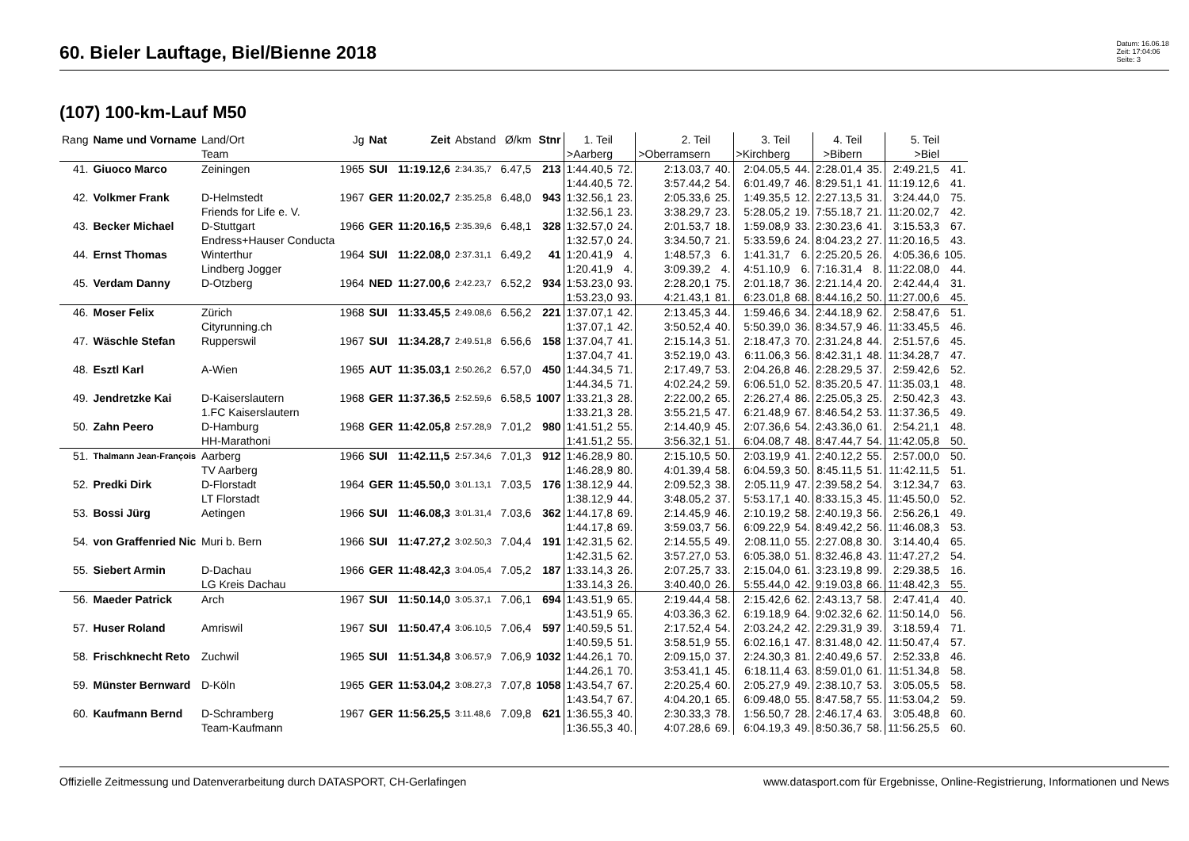60. Bieler Lauftage, Biel/Bienne 2018
Datum: 16.06.18
Zeit: 17:04:06
Seite: 3
(107) 100-km-Lauf M50
| Rang | Name und Vorname | Land/Ort Team | Jg | Nat | Zeit | Abstand | Ø/km | Stnr | 1. Teil >Aarberg | | 2. Teil >Oberramsern | | 3. Teil >Kirchberg | | 4. Teil >Bibern | | 5. Teil >Biel | |
| --- | --- | --- | --- | --- | --- | --- | --- | --- | --- | --- | --- | --- | --- | --- | --- | --- | --- | --- |
| 41. | Giuoco Marco | Zeiningen | 1965 | SUI | 11:19.12,6 | 2:34.35,7 | 6.47,5 | 213 | 1:44.40,5 1:44.40,5 | 72. 72. | 2:13.03,7 3:57.44,2 | 40. 54. | 2:04.05,5 6:01.49,7 | 44. 46. | 2:28.01,4 8:29.51,1 | 35. 41. | 2:49.21,5 11:19.12,6 | 41. 41. |
| 42. | Volkmer Frank | D-Helmstedt Friends for Life e. V. | 1967 | GER | 11:20.02,7 | 2:35.25,8 | 6.48,0 | 943 | 1:32.56,1 1:32.56,1 | 23. 23. | 2:05.33,6 3:38.29,7 | 25. 23. | 1:49.35,5 5:28.05,2 | 12. 19. | 2:27.13,5 7:55.18,7 | 31. 21. | 3:24.44,0 11:20.02,7 | 75. 42. |
| 43. | Becker Michael | D-Stuttgart Endress+Hauser Conducta | 1966 | GER | 11:20.16,5 | 2:35.39,6 | 6.48,1 | 328 | 1:32.57,0 1:32.57,0 | 24. 24. | 2:01.53,7 3:34.50,7 | 18. 21. | 1:59.08,9 5:33.59,6 | 33. 24. | 2:30.23,6 8:04.23,2 | 41. 27. | 3:15.53,3 11:20.16,5 | 67. 43. |
| 44. | Ernst Thomas | Winterthur Lindberg Jogger | 1964 | SUI | 11:22.08,0 | 2:37.31,1 | 6.49,2 | 41 | 1:20.41,9 1:20.41,9 | 4. 4. | 1:48.57,3 3:09.39,2 | 6. 4. | 1:41.31,7 4:51.10,9 | 6. 6. | 2:25.20,5 7:16.31,4 | 26. 8. | 4:05.36,6 11:22.08,0 | 105. 44. |
| 45. | Verdam Danny | D-Otzberg | 1964 | NED | 11:27.00,6 | 2:42.23,7 | 6.52,2 | 934 | 1:53.23,0 1:53.23,0 | 93. 93. | 2:28.20,1 4:21.43,1 | 75. 81. | 2:01.18,7 6:23.01,8 | 36. 68. | 2:21.14,4 8:44.16,2 | 20. 50. | 2:42.44,4 11:27.00,6 | 31. 45. |
| 46. | Moser Felix | Zürich Cityrunning.ch | 1968 | SUI | 11:33.45,5 | 2:49.08,6 | 6.56,2 | 221 | 1:37.07,1 1:37.07,1 | 42. 42. | 2:13.45,3 3:50.52,4 | 44. 40. | 1:59.46,6 5:50.39,0 | 34. 36. | 2:44.18,9 8:34.57,9 | 62. 46. | 2:58.47,6 11:33.45,5 | 51. 46. |
| 47. | Wäschle Stefan | Rupperswil | 1967 | SUI | 11:34.28,7 | 2:49.51,8 | 6.56,6 | 158 | 1:37.04,7 1:37.04,7 | 41. 41. | 2:15.14,3 3:52.19,0 | 51. 43. | 2:18.47,3 6:11.06,3 | 70. 56. | 2:31.24,8 8:42.31,1 | 44. 48. | 2:51.57,6 11:34.28,7 | 45. 47. |
| 48. | Esztl Karl | A-Wien | 1965 | AUT | 11:35.03,1 | 2:50.26,2 | 6.57,0 | 450 | 1:44.34,5 1:44.34,5 | 71. 71. | 2:17.49,7 4:02.24,2 | 53. 59. | 2:04.26,8 6:06.51,0 | 46. 52. | 2:28.29,5 8:35.20,5 | 37. 47. | 2:59.42,6 11:35.03,1 | 52. 48. |
| 49. | Jendretzke Kai | D-Kaiserslautern 1.FC Kaiserslautern | 1968 | GER | 11:37.36,5 | 2:52.59,6 | 6.58,5 | 1007 | 1:33.21,3 1:33.21,3 | 28. 28. | 2:22.00,2 3:55.21,5 | 65. 47. | 2:26.27,4 6:21.48,9 | 86. 67. | 2:25.05,3 8:46.54,2 | 25. 53. | 2:50.42,3 11:37.36,5 | 43. 49. |
| 50. | Zahn Peero | D-Hamburg HH-Marathoni | 1968 | GER | 11:42.05,8 | 2:57.28,9 | 7.01,2 | 980 | 1:41.51,2 1:41.51,2 | 55. 55. | 2:14.40,9 3:56.32,1 | 45. 51. | 2:07.36,6 6:04.08,7 | 54. 48. | 2:43.36,0 8:47.44,7 | 61. 54. | 2:54.21,1 11:42.05,8 | 48. 50. |
| 51. | Thalmann Jean-François | Aarberg TV Aarberg | 1966 | SUI | 11:42.11,5 | 2:57.34,6 | 7.01,3 | 912 | 1:46.28,9 1:46.28,9 | 80. 80. | 2:15.10,5 4:01.39,4 | 50. 58. | 2:03.19,9 6:04.59,3 | 41. 50. | 2:40.12,2 8:45.11,5 | 55. 51. | 2:57.00,0 11:42.11,5 | 50. 51. |
| 52. | Predki Dirk | D-Florstadt LT Florstadt | 1964 | GER | 11:45.50,0 | 3:01.13,1 | 7.03,5 | 176 | 1:38.12,9 1:38.12,9 | 44. 44. | 2:09.52,3 3:48.05,2 | 38. 37. | 2:05.11,9 5:53.17,1 | 47. 40. | 2:39.58,2 8:33.15,3 | 54. 45. | 3:12.34,7 11:45.50,0 | 63. 52. |
| 53. | Bossi Jürg | Aetingen | 1966 | SUI | 11:46.08,3 | 3:01.31,4 | 7.03,6 | 362 | 1:44.17,8 1:44.17,8 | 69. 69. | 2:14.45,9 3:59.03,7 | 46. 56. | 2:10.19,2 6:09.22,9 | 58. 54. | 2:40.19,3 8:49.42,2 | 56. 56. | 2:56.26,1 11:46.08,3 | 49. 53. |
| 54. | von Graffenried Nic | Muri b. Bern | 1966 | SUI | 11:47.27,2 | 3:02.50,3 | 7.04,4 | 191 | 1:42.31,5 1:42.31,5 | 62. 62. | 2:14.55,5 3:57.27,0 | 49. 53. | 2:08.11,0 6:05.38,0 | 55. 51. | 2:27.08,8 8:32.46,8 | 30. 43. | 3:14.40,4 11:47.27,2 | 65. 54. |
| 55. | Siebert Armin | D-Dachau LG Kreis Dachau | 1966 | GER | 11:48.42,3 | 3:04.05,4 | 7.05,2 | 187 | 1:33.14,3 1:33.14,3 | 26. 26. | 2:07.25,7 3:40.40,0 | 33. 26. | 2:15.04,0 5:55.44,0 | 61. 42. | 3:23.19,8 9:19.03,8 | 99. 66. | 2:29.38,5 11:48.42,3 | 16. 55. |
| 56. | Maeder Patrick | Arch | 1967 | SUI | 11:50.14,0 | 3:05.37,1 | 7.06,1 | 694 | 1:43.51,9 1:43.51,9 | 65. 65. | 2:19.44,4 4:03.36,3 | 58. 62. | 2:15.42,6 6:19.18,9 | 62. 64. | 2:43.13,7 9:02.32,6 | 58. 62. | 2:47.41,4 11:50.14,0 | 40. 56. |
| 57. | Huser Roland | Amriswil | 1967 | SUI | 11:50.47,4 | 3:06.10,5 | 7.06,4 | 597 | 1:40.59,5 1:40.59,5 | 51. 51. | 2:17.52,4 3:58.51,9 | 54. 55. | 2:03.24,2 6:02.16,1 | 42. 47. | 2:29.31,9 8:31.48,0 | 39. 42. | 3:18.59,4 11:50.47,4 | 71. 57. |
| 58. | Frischknecht Reto | Zuchwil | 1965 | SUI | 11:51.34,8 | 3:06.57,9 | 7.06,9 | 1032 | 1:44.26,1 1:44.26,1 | 70. 70. | 2:09.15,0 3:53.41,1 | 37. 45. | 2:24.30,3 6:18.11,4 | 81. 63. | 2:40.49,6 8:59.01,0 | 57. 61. | 2:52.33,8 11:51.34,8 | 46. 58. |
| 59. | Münster Bernward | D-Köln | 1965 | GER | 11:53.04,2 | 3:08.27,3 | 7.07,8 | 1058 | 1:43.54,7 1:43.54,7 | 67. 67. | 2:20.25,4 4:04.20,1 | 60. 65. | 2:05.27,9 6:09.48,0 | 49. 55. | 2:38.10,7 8:47.58,7 | 53. 55. | 3:05.05,5 11:53.04,2 | 58. 59. |
| 60. | Kaufmann Bernd | D-Schramberg Team-Kaufmann | 1967 | GER | 11:56.25,5 | 3:11.48,6 | 7.09,8 | 621 | 1:36.55,3 1:36.55,3 | 40. 40. | 2:30.33,3 4:07.28,6 | 78. 69. | 1:56.50,7 6:04.19,3 | 28. 49. | 2:46.17,4 8:50.36,7 | 63. 58. | 3:05.48,8 11:56.25,5 | 60. 60. |
Offizielle Zeitmessung und Datenverarbeitung durch DATASPORT, CH-Gerlafingen www.datasport.com für Ergebnisse, Online-Registrierung, Informationen und News